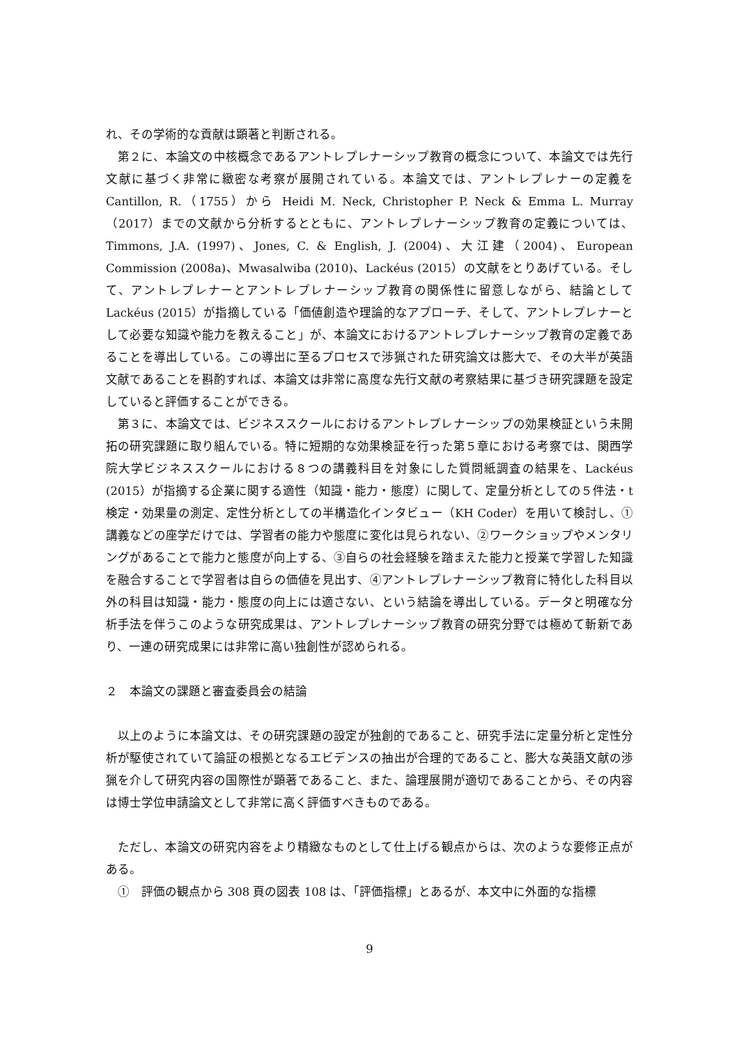れ、その学術的な貢献は顕著と判断される。
第２に、本論文の中核概念であるアントレプレナーシップ教育の概念について、本論文では先行文献に基づく非常に緻密な考察が展開されている。本論文では、アントレプレナーの定義を Cantillon, R.（1755）から Heidi M. Neck, Christopher P. Neck & Emma L. Murray（2017）までの文献から分析するとともに、アントレプレナーシップ教育の定義については、Timmons, J.A. (1997)、Jones, C. & English, J. (2004)、大江建（2004)、European Commission (2008a)、Mwasalwiba (2010)、Lackéus (2015）の文献をとりあげている。そして、アントレプレナーとアントレプレナーシップ教育の関係性に留意しながら、結論として Lackéus (2015）が指摘している「価値創造や理論的なアプローチ、そして、アントレプレナーとして必要な知識や能力を教えること」が、本論文におけるアントレプレナーシップ教育の定義であることを導出している。この導出に至るプロセスで渉猟された研究論文は膨大で、その大半が英語文献であることを斟酌すれば、本論文は非常に高度な先行文献の考察結果に基づき研究課題を設定していると評価することができる。
第３に、本論文では、ビジネススクールにおけるアントレプレナーシップの効果検証という未開拓の研究課題に取り組んでいる。特に短期的な効果検証を行った第５章における考察では、関西学院大学ビジネススクールにおける８つの講義科目を対象にした質問紙調査の結果を、Lackéus (2015）が指摘する企業に関する適性（知識・能力・態度）に関して、定量分析としての５件法・t 検定・効果量の測定、定性分析としての半構造化インタビュー（KH Coder）を用いて検討し、①講義などの座学だけでは、学習者の能力や態度に変化は見られない、②ワークショップやメンタリングがあることで能力と態度が向上する、③自らの社会経験を踏まえた能力と授業で学習した知識を融合することで学習者は自らの価値を見出す、④アントレプレナーシップ教育に特化した科目以外の科目は知識・能力・態度の向上には適さない、という結論を導出している。データと明確な分析手法を伴うこのような研究成果は、アントレプレナーシップ教育の研究分野では極めて斬新であり、一連の研究成果には非常に高い独創性が認められる。
２　本論文の課題と審査委員会の結論
以上のように本論文は、その研究課題の設定が独創的であること、研究手法に定量分析と定性分析が駆使されていて論証の根拠となるエビデンスの抽出が合理的であること、膨大な英語文献の渉猟を介して研究内容の国際性が顕著であること、また、論理展開が適切であることから、その内容は博士学位申請論文として非常に高く評価すべきものである。
ただし、本論文の研究内容をより精緻なものとして仕上げる観点からは、次のような要修正点がある。
①　評価の観点から 308 頁の図表 108 は、「評価指標」とあるが、本文中に外面的な指標
9